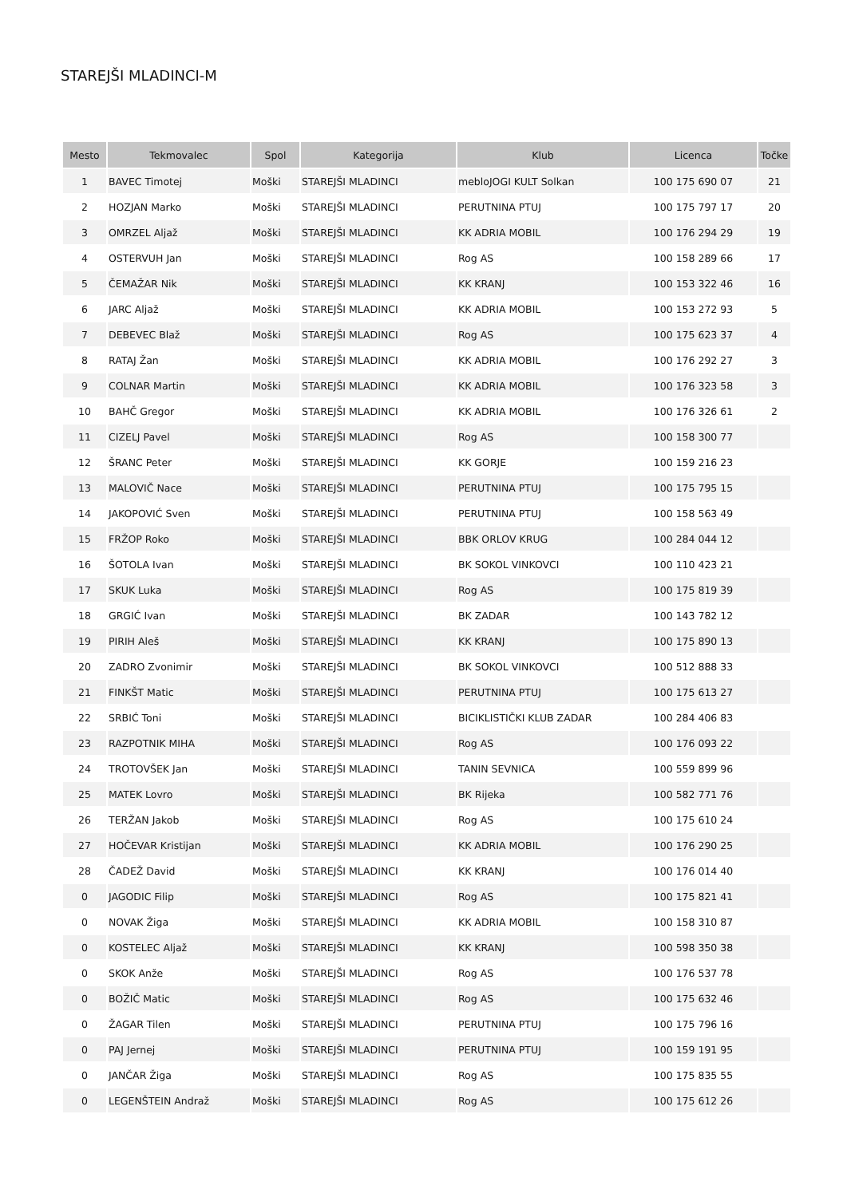STAREJŠI MLADINCI-M
| Mesto | Tekmovalec | Spol | Kategorija | Klub | Licenca | Točke |
| --- | --- | --- | --- | --- | --- | --- |
| 1 | BAVEC Timotej | Moški | STAREJŠI MLADINCI | mebloJOGI KULT Solkan | 100 175 690 07 | 21 |
| 2 | HOZJAN Marko | Moški | STAREJŠI MLADINCI | PERUTNINA PTUJ | 100 175 797 17 | 20 |
| 3 | OMRZEL Aljaž | Moški | STAREJŠI MLADINCI | KK ADRIA MOBIL | 100 176 294 29 | 19 |
| 4 | OSTERVUH Jan | Moški | STAREJŠI MLADINCI | Rog AS | 100 158 289 66 | 17 |
| 5 | ČEMAŽAR Nik | Moški | STAREJŠI MLADINCI | KK KRANJ | 100 153 322 46 | 16 |
| 6 | JARC Aljaž | Moški | STAREJŠI MLADINCI | KK ADRIA MOBIL | 100 153 272 93 | 5 |
| 7 | DEBEVEC Blaž | Moški | STAREJŠI MLADINCI | Rog AS | 100 175 623 37 | 4 |
| 8 | RATAJ Žan | Moški | STAREJŠI MLADINCI | KK ADRIA MOBIL | 100 176 292 27 | 3 |
| 9 | COLNAR Martin | Moški | STAREJŠI MLADINCI | KK ADRIA MOBIL | 100 176 323 58 | 3 |
| 10 | BAHČ Gregor | Moški | STAREJŠI MLADINCI | KK ADRIA MOBIL | 100 176 326 61 | 2 |
| 11 | CIZELJ Pavel | Moški | STAREJŠI MLADINCI | Rog AS | 100 158 300 77 | |
| 12 | ŠRANC Peter | Moški | STAREJŠI MLADINCI | KK GORJE | 100 159 216 23 | |
| 13 | MALOVIČ Nace | Moški | STAREJŠI MLADINCI | PERUTNINA PTUJ | 100 175 795 15 | |
| 14 | JAKOPOVIĆ Sven | Moški | STAREJŠI MLADINCI | PERUTNINA PTUJ | 100 158 563 49 | |
| 15 | FRŽOP Roko | Moški | STAREJŠI MLADINCI | BBK ORLOV KRUG | 100 284 044 12 | |
| 16 | ŠOTOLA Ivan | Moški | STAREJŠI MLADINCI | BK SOKOL VINKOVCI | 100 110 423 21 | |
| 17 | SKUK Luka | Moški | STAREJŠI MLADINCI | Rog AS | 100 175 819 39 | |
| 18 | GRGIĆ Ivan | Moški | STAREJŠI MLADINCI | BK ZADAR | 100 143 782 12 | |
| 19 | PIRIH Aleš | Moški | STAREJŠI MLADINCI | KK KRANJ | 100 175 890 13 | |
| 20 | ZADRO Zvonimir | Moški | STAREJŠI MLADINCI | BK SOKOL VINKOVCI | 100 512 888 33 | |
| 21 | FINKŠT Matic | Moški | STAREJŠI MLADINCI | PERUTNINA PTUJ | 100 175 613 27 | |
| 22 | SRBIĆ Toni | Moški | STAREJŠI MLADINCI | BICIKLISTIČKI KLUB ZADAR | 100 284 406 83 | |
| 23 | RAZPOTNIK MIHA | Moški | STAREJŠI MLADINCI | Rog AS | 100 176 093 22 | |
| 24 | TROTOVŠEK Jan | Moški | STAREJŠI MLADINCI | TANIN SEVNICA | 100 559 899 96 | |
| 25 | MATEK Lovro | Moški | STAREJŠI MLADINCI | BK Rijeka | 100 582 771 76 | |
| 26 | TERŽAN Jakob | Moški | STAREJŠI MLADINCI | Rog AS | 100 175 610 24 | |
| 27 | HOČEVAR Kristijan | Moški | STAREJŠI MLADINCI | KK ADRIA MOBIL | 100 176 290 25 | |
| 28 | ČADEŽ David | Moški | STAREJŠI MLADINCI | KK KRANJ | 100 176 014 40 | |
| 0 | JAGODIC Filip | Moški | STAREJŠI MLADINCI | Rog AS | 100 175 821 41 | |
| 0 | NOVAK Žiga | Moški | STAREJŠI MLADINCI | KK ADRIA MOBIL | 100 158 310 87 | |
| 0 | KOSTELEC Aljaž | Moški | STAREJŠI MLADINCI | KK KRANJ | 100 598 350 38 | |
| 0 | SKOK Anže | Moški | STAREJŠI MLADINCI | Rog AS | 100 176 537 78 | |
| 0 | BOŽIČ Matic | Moški | STAREJŠI MLADINCI | Rog AS | 100 175 632 46 | |
| 0 | ŽAGAR Tilen | Moški | STAREJŠI MLADINCI | PERUTNINA PTUJ | 100 175 796 16 | |
| 0 | PAJ Jernej | Moški | STAREJŠI MLADINCI | PERUTNINA PTUJ | 100 159 191 95 | |
| 0 | JANČAR Žiga | Moški | STAREJŠI MLADINCI | Rog AS | 100 175 835 55 | |
| 0 | LEGENŠTEIN Andraž | Moški | STAREJŠI MLADINCI | Rog AS | 100 175 612 26 | |